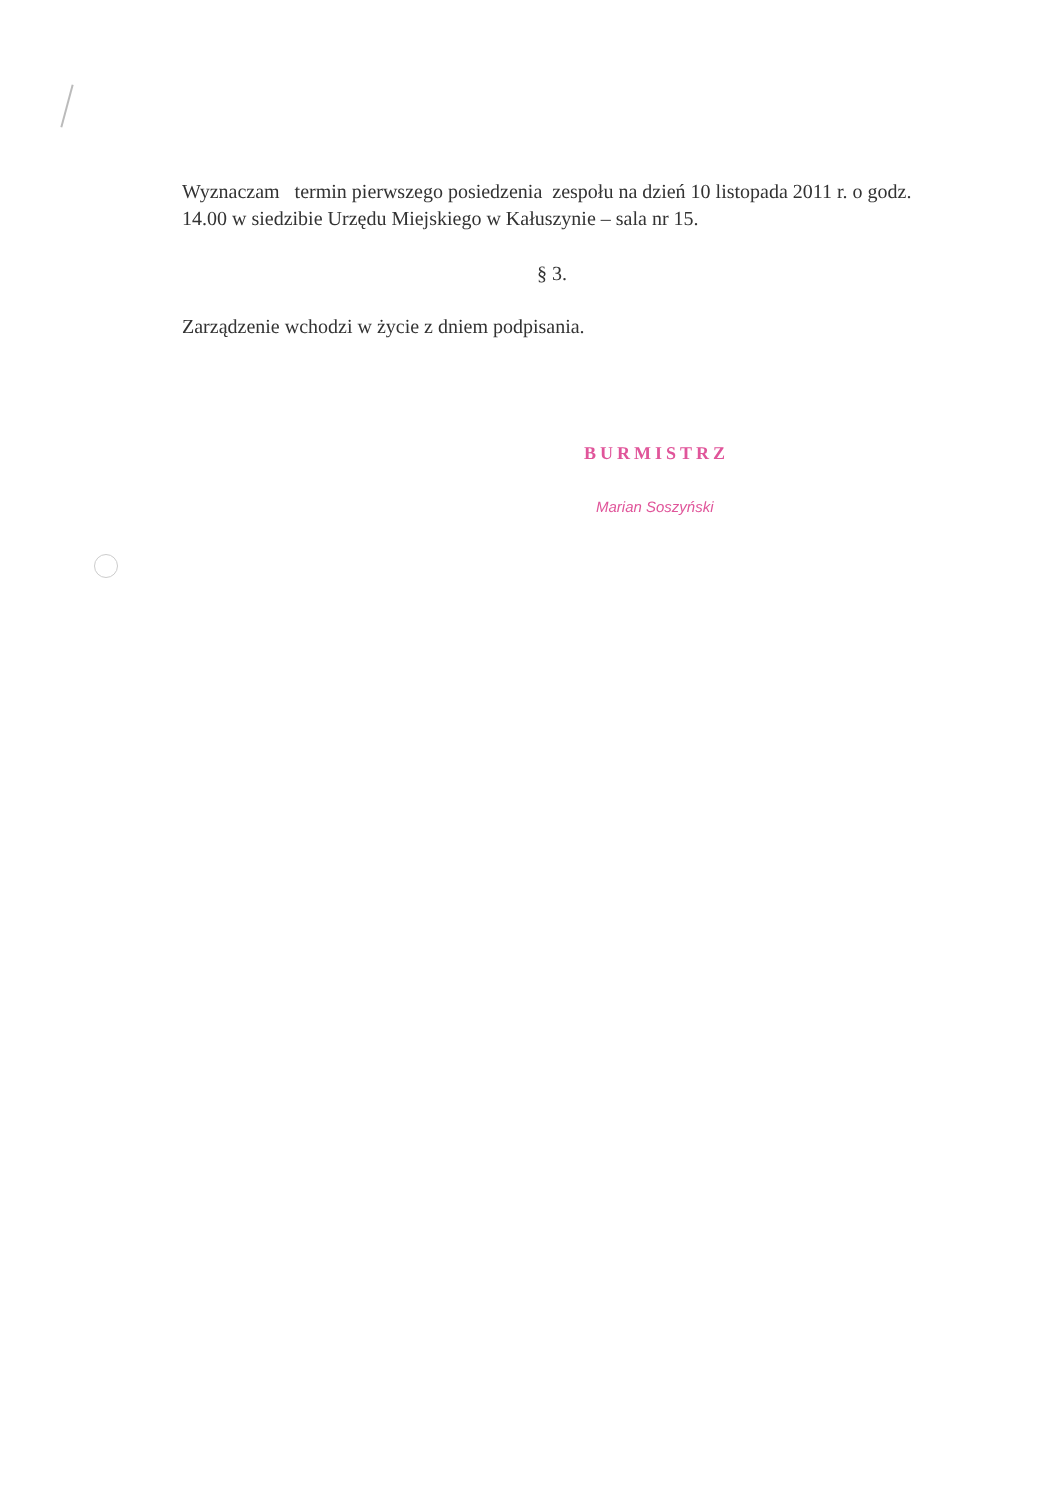Wyznaczam termin pierwszego posiedzenia zespołu na dzień 10 listopada 2011 r. o godz. 14.00 w siedzibie Urzędu Miejskiego w Kałuszynie – sala nr 15.
§ 3.
Zarządzenie wchodzi w życie z dniem podpisania.
BURMISTRZ
Marian Soszyński